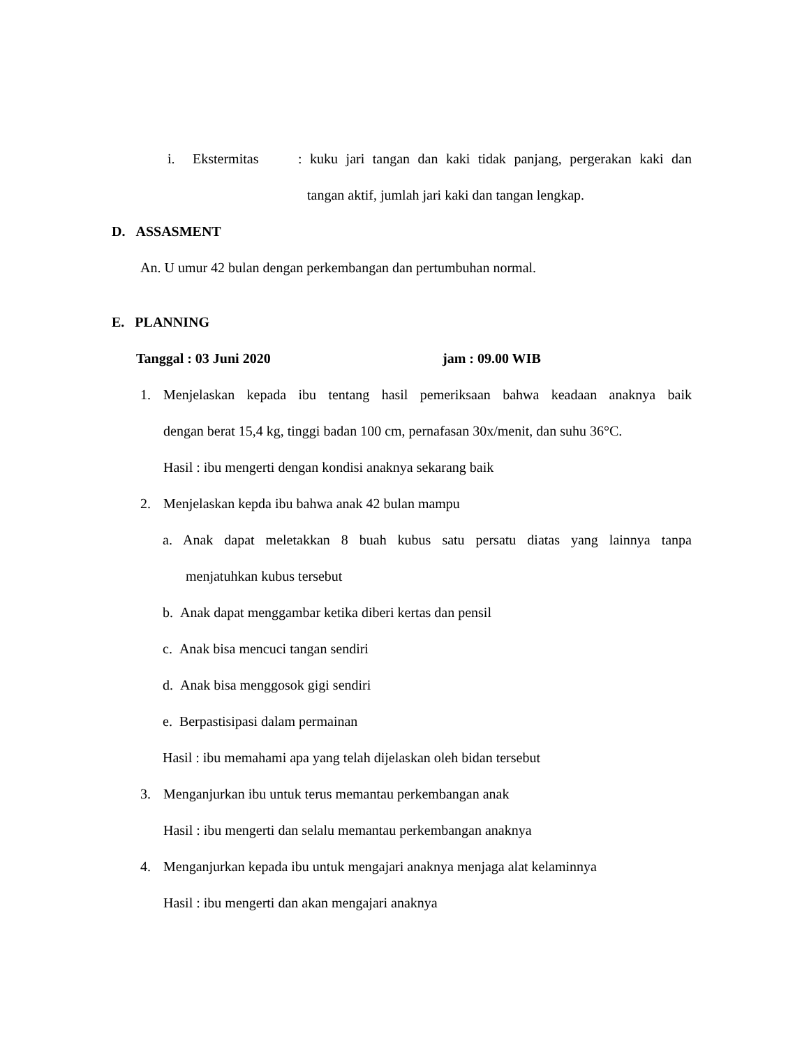i. Ekstermitas
: kuku jari tangan dan kaki tidak panjang, pergerakan kaki dan
tangan aktif, jumlah jari kaki dan tangan lengkap.
D. ASSASMENT
An. U umur 42 bulan dengan perkembangan dan pertumbuhan normal.
E. PLANNING
Tanggal : 03 Juni 2020 jam : 09.00 WIB
1.
Menjelaskan kepada ibu tentang hasil pemeriksaan bahwa keadaan anaknya baik
dengan berat 15,4 kg, tinggi badan 100 cm, pernafasan 30x/menit, dan suhu 36°C.
Hasil : ibu mengerti dengan kondisi anaknya sekarang baik
2. Menjelaskan kepda ibu bahwa anak 42 bulan mampu
a.
Anak dapat meletakkan 8 buah kubus satu persatu diatas yang lainnya tanpa
menjatuhkan kubus tersebut
b. Anak dapat menggambar ketika diberi kertas dan pensil
c. Anak bisa mencuci tangan sendiri
d. Anak bisa menggosok gigi sendiri
e. Berpastisipasi dalam permainan
Hasil : ibu memahami apa yang telah dijelaskan oleh bidan tersebut
3. Menganjurkan ibu untuk terus memantau perkembangan anak
Hasil : ibu mengerti dan selalu memantau perkembangan anaknya
4. Menganjurkan kepada ibu untuk mengajari anaknya menjaga alat kelaminnya
Hasil : ibu mengerti dan akan mengajari anaknya